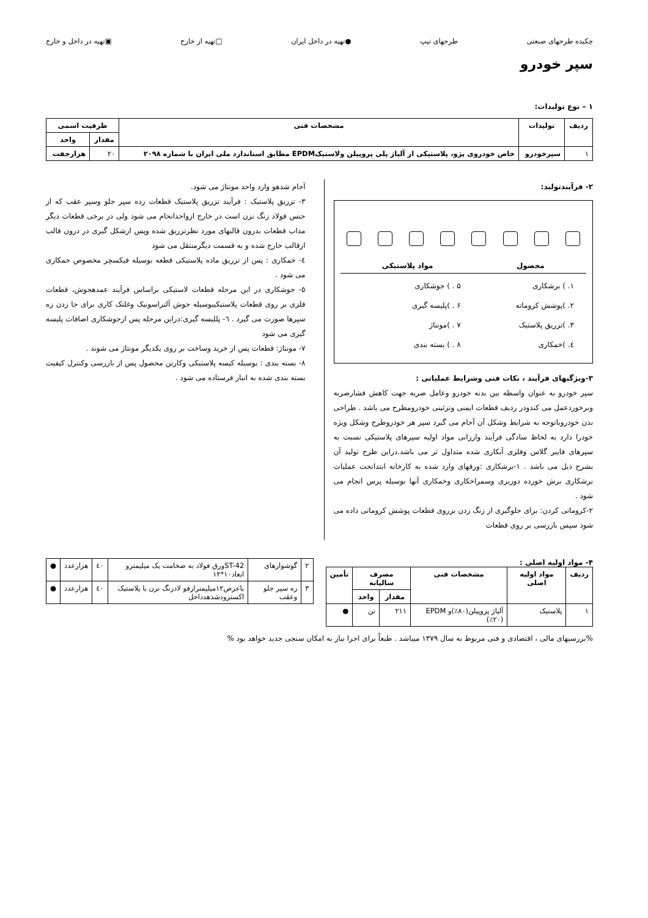چکیده طرحهای صنعتی طرحهای تیپ ●تهیه در داخل ایران □تهیه از خارج ▣تهیه در داخل و خارج
سپر خودرو
۱ – نوع تولیدات:
| ردیف | تولیدات | مشخصات فنی | ظرفیت اسمی | |
| --- | --- | --- | --- | --- |
| | | | مقدار | واحد |
| ۱ | سپرخودرو | خاص خودروی پژو، پلاستیکی از آلیاژ پلی پروپیلن ولاستیکEPDM مطابق استاندارد ملی ایران با شماره ۲۰۹۸ | ۲۰ | هزارجفت |
۲- فرآیندتولید:
محصول مواد پلاستیکی
۱. ) برشکاری
۵ . ) جوشکاری
۲. )پوشش کروماته
۶ . )پلیسه گیری
۳. )تزریق پلاستیک
۷ . )مونتاژ
٤. )خمکاری
۸ . ) بسته بندی
۳-ویژگیهای فرآیند ، نکات فنی وشرایط عملیاتی :
سپر خودرو به عنوان واسطه بین بدنه خودرو وعامل ضربه جهت کاهش فشارضربه وبرخوردعمل می کندودر ردیف قطعات ایمنی وتزئینی خودرومطرح می باشد . طراحی بدن خودروباتوجه به شرایط وشکل آن آجام می گیرد سپر هر خودروطرح وشکل ویژه خودرا دارد به لحاظ سادگی فرآیند وارزانی مواد اولیه سپرهای پلاستیکی نسبت به سپرهای فایبر گلاس وفلزی آبکاری شده متداول تر می باشد.دراین طرح تولید آن بشرح ذیل می باشد . ۱-برشکاری :ورقهای وارد شده به کارخانه ابتداتحت عملیات برشکاری برش خورده دوربری وسمراخکاری وخمکاری آنها بوسیله پرس انجام می شود .
۲-کروماتی کردن: برای جلوگیری از زنگ زدن برروی قطعات پوشش کروماتی داده می شود سپس بازرسی بر روی قطعات
آجام شدهو وارد واحد مونتاژ می شود.
۳- تزریق پلاستیک : فرآیند تزریق پلاستیک قطعات زده سپر جلو وسپر عقب که از جنس فولاد زنگ نزن است در خارج ازواحدانجام می شود ولی در برخی قطعات دیگر مذاب قطعات بدرون قالبهای مورد نظرتزریق شده وپس ازشکل گیری در درون قالب ازقالب خارج شده و به قسمت دیگرمنتقل می شود
٤- خمکاری : پس از تزریق ماده پلاستیکی قطعه بوسیله فیکسچر مخصوص خمکاری می شود .
٥- جوشکاری در این مرحله قطعات لاستیکی براساس فرآیند عمدهجوش، قطعات فلزی بر روی قطعات پلاستیکیبوسیله جوش آلتراسونیک وغلتک کاری برای جا زدن زه سپرها صورت می گیرد . ٦- پللیسه گیری:دراین مرحله پس ازجوشکاری اضافات پلیسه گیری می شود
۷- مونتاژ: قطعات پس از خرید وساخت بر روی یکدیگر مونتاژ می شوند .
۸- بسته بندی : بوسیله کیسه پلاستیکی وکارتن محصول پس از بازرسی وکنترل کیفیت بسته بندی شده به انبار فرستاده می شود .
۴- مواد اولیه اصلی :
| ردیف | مواد اولیه اصلی | مشخصات فنی | مصرف سالیانه | | تأمین |
| --- | --- | --- | --- | --- | --- |
| | | | مقدار | واحد | |
| ۱ | پلاستیک | آلیاژ پروپیلن(۸۰٪)و EPDM (٪۲۰) | ۲۱۱ | تن | ● |
| ۲ | گوشوارهای | ST-42ورق فولاد به ضخامت یک میلیمترو ابعاد۱۰*۱۲ | ٤۰ | هزارعدد | ● |
| ۳ | زه سپر جلو وعقب | باعرض۱۲میلیمترازفو لادزنگ نزن با پلاستیک اکسترودشدهدداخل | ٤۰ | هزارعدد | ● |
%بررسیهای مالی ، اقتصادی و فنی مربوط به سال ۱۳۷۹ میباشد . طبعاً برای اجرا نیاز به امکان سنجی جدید خواهد بود %